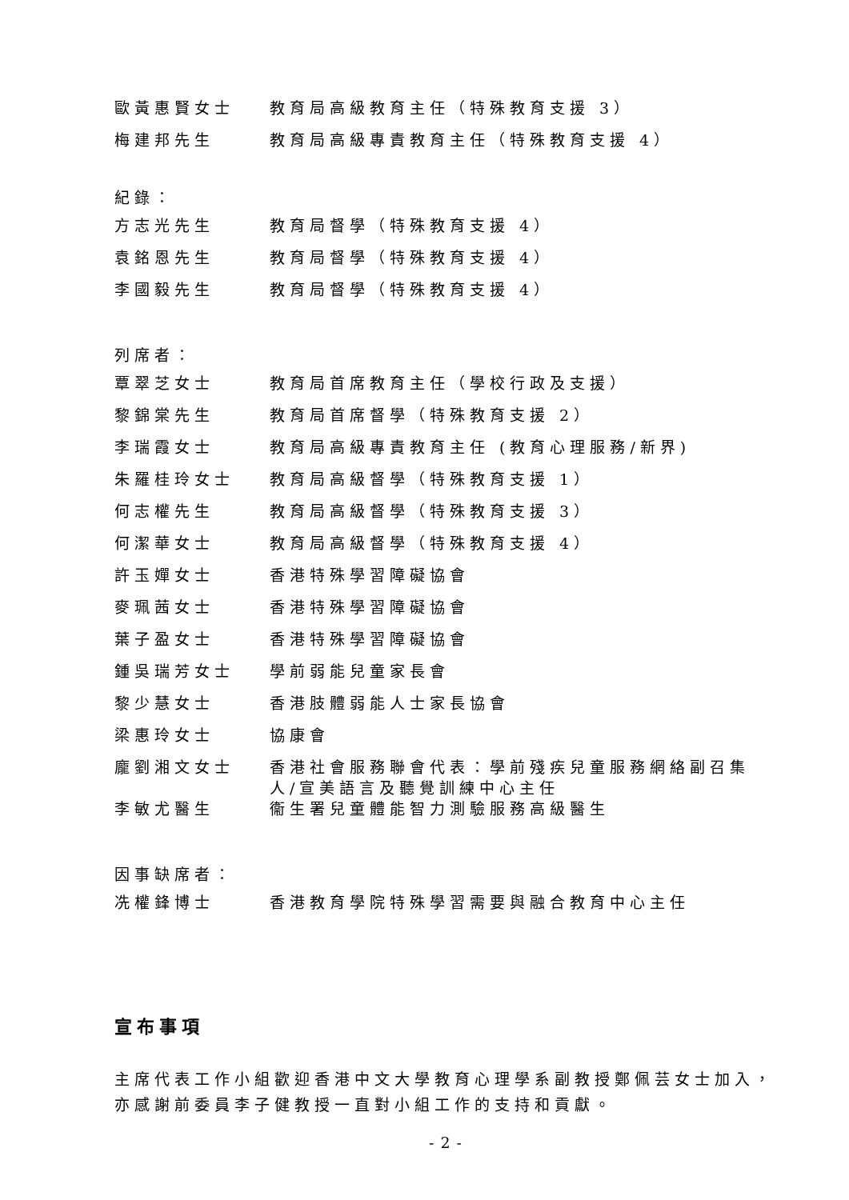| 歐黃惠賢女士 | 教育局高級教育主任（特殊教育支援 3） |
| 梅建邦先生 | 教育局高級專責教育主任（特殊教育支援 4） |
紀錄：
| 方志光先生 | 教育局督學（特殊教育支援 4） |
| 袁銘恩先生 | 教育局督學（特殊教育支援 4） |
| 李國毅先生 | 教育局督學（特殊教育支援 4） |
列席者：
| 覃翠芝女士 | 教育局首席教育主任（學校行政及支援） |
| 黎錦棠先生 | 教育局首席督學（特殊教育支援 2） |
| 李瑞霞女士 | 教育局高級專責教育主任 (教育心理服務/新界) |
| 朱羅桂玲女士 | 教育局高級督學（特殊教育支援 1） |
| 何志權先生 | 教育局高級督學（特殊教育支援 3） |
| 何潔華女士 | 教育局高級督學（特殊教育支援 4） |
| 許玉嬋女士 | 香港特殊學習障礙協會 |
| 麥珮茜女士 | 香港特殊學習障礙協會 |
| 葉子盈女士 | 香港特殊學習障礙協會 |
| 鍾吳瑞芳女士 | 學前弱能兒童家長會 |
| 黎少慧女士 | 香港肢體弱能人士家長協會 |
| 梁惠玲女士 | 協康會 |
| 龐劉湘文女士 | 香港社會服務聯會代表：學前殘疾兒童服務網絡副召集人/宣美語言及聽覺訓練中心主任 |
| 李敏尤醫生 | 衞生署兒童體能智力測驗服務高級醫生 |
因事缺席者：
| 冼權鋒博士 | 香港教育學院特殊學習需要與融合教育中心主任 |
宣布事項
主席代表工作小組歡迎香港中文大學教育心理學系副教授鄭佩芸女士加入，亦感謝前委員李子健教授一直對小組工作的支持和貢獻。
- 2 -